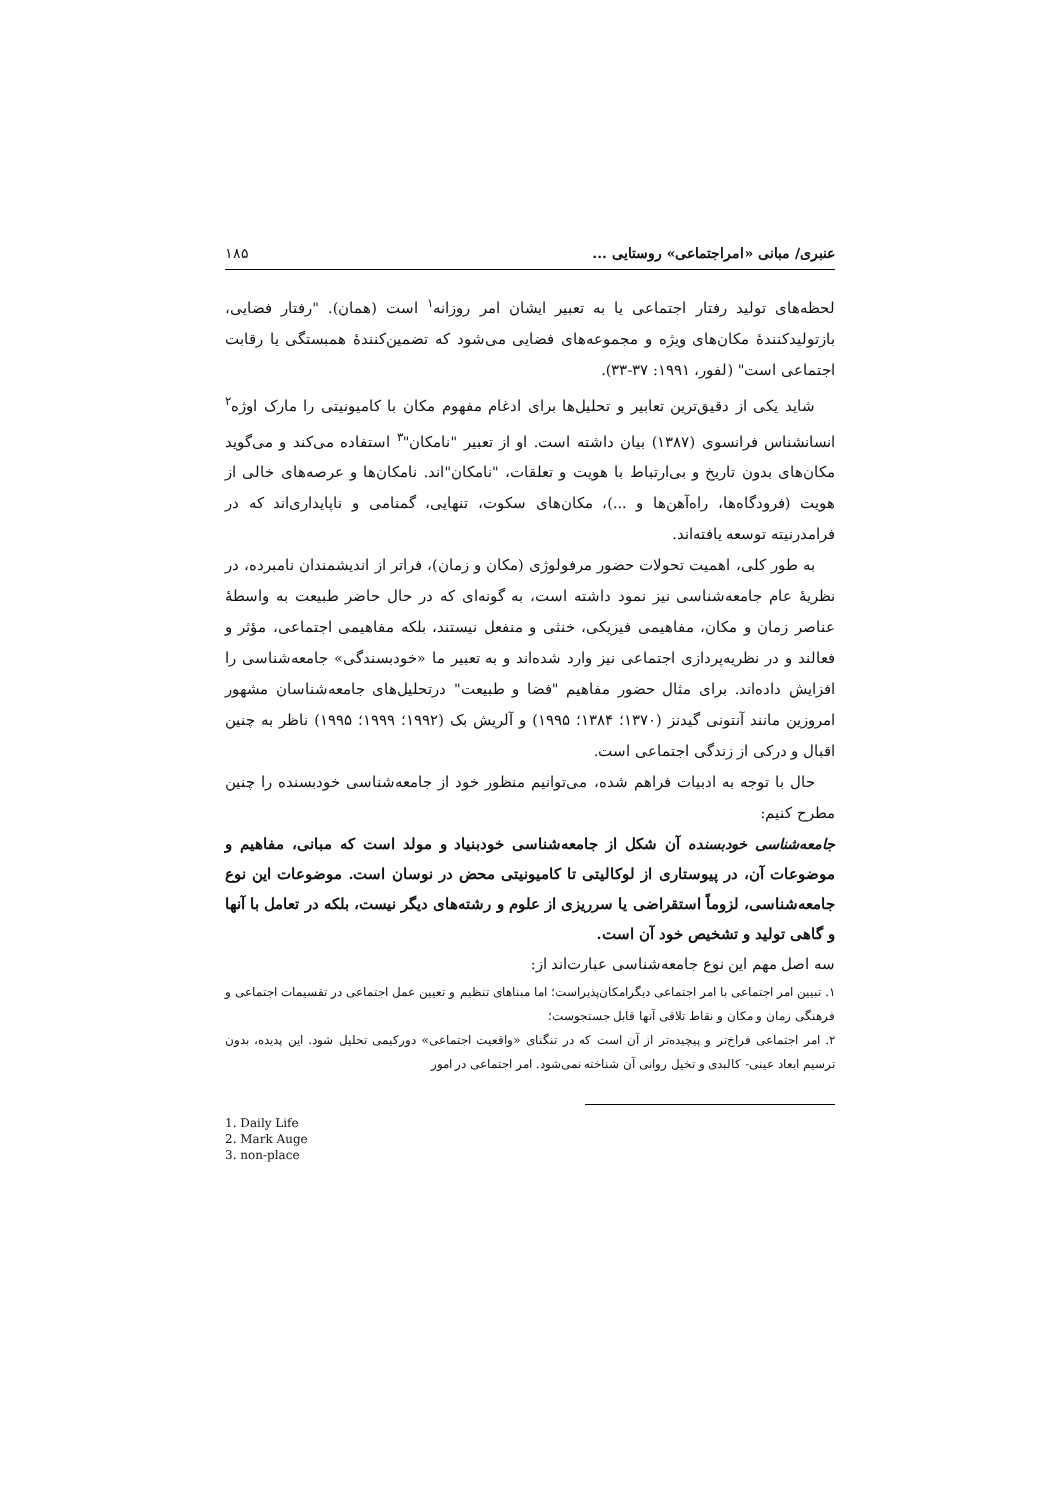عنبری/ مبانی «امراجتماعی» روستایی ... ۱۸۵
لحظه‌های تولید رفتار اجتماعی یا به تعبیر ایشان امر روزانه<sup>۱</sup> است (همان). "رفتار فضایی، بازتولیدکنندهٔ مکان‌های ویژه و مجموعه‌های فضایی می‌شود که تضمین‌کنندهٔ همبستگی یا رقابت اجتماعی است" (لفور، ۱۹۹۱: ۳۷-۳۳).
شاید یکی از دقیق‌ترین تعابیر و تحلیل‌ها برای ادغام مفهوم مکان با کامیونیتی را مارک اوژه<sup>۲</sup> انسانشناس فرانسوی (۱۳۸۷) بیان داشته است. او از تعبیر "نامکان"<sup>۳</sup> استفاده می‌کند و می‌گوید مکان‌های بدون تاریخ و بی‌ارتباط با هویت و تعلقات، "نامکان"اند. نامکان‌ها و عرصه‌های خالی از هویت (فرودگاه‌ها، راه‌آهن‌ها و ...)، مکان‌های سکوت، تنهایی، گمنامی و ناپایداری‌اند که در فرامدرنیته توسعه یافته‌اند.
به طور کلی، اهمیت تحولات حضور مرفولوژی (مکان و زمان)، فراتر از اندیشمندان نامبرده، در نظریهٔ عام جامعه‌شناسی نیز نمود داشته است، به گونه‌ای که در حال حاضر طبیعت به واسطهٔ عناصر زمان و مکان، مفاهیمی فیزیکی، خنثی و منفعل نیستند، بلکه مفاهیمی اجتماعی، مؤثر و فعالند و در نظریه‌پردازی اجتماعی نیز وارد شده‌اند و به تعبیر ما «خودبسندگی» جامعه‌شناسی را افزایش داده‌اند. برای مثال حضور مفاهیم "فضا و طبیعت" درتحلیل‌های جامعه‌شناسان مشهور امروزین مانند آنتونی گیدنز (۱۳۷۰؛ ۱۳۸۴؛ ۱۹۹۵) و آلریش بک (۱۹۹۲؛ ۱۹۹۹؛ ۱۹۹۵) ناظر به چنین اقبال و درکی از زندگی اجتماعی است.
حال با توجه به ادبیات فراهم شده، می‌توانیم منظور خود از جامعه‌شناسی خودبسنده را چنین مطرح کنیم:
جامعه‌شناسی خودبسنده آن شکل از جامعه‌شناسی خودبنیاد و مولد است که مبانی، مفاهیم و موضوعات آن، در پیوستاری از لوکالیتی تا کامیونیتی محض در نوسان است. موضوعات این نوع جامعه‌شناسی، لزوماً استقراضی یا سرریزی از علوم و رشته‌های دیگر نیست، بلکه در تعامل با آنها و گاهی تولید و تشخیص خود آن است.
سه اصل مهم این نوع جامعه‌شناسی عبارت‌اند از:
۱. تبیین امر اجتماعی با امر اجتماعی دیگرامکان‌پذیراست؛ اما مبناهای تنظیم و تعیین عمل اجتماعی در تقسیمات اجتماعی و فرهنگی زمان و مکان و نقاط تلاقی آنها قابل جستجوست؛
۲. امر اجتماعی فراخ‌تر و پیچیده‌تر از آن است که در تنگنای «واقعیت اجتماعی» دورکیمی تحلیل شود. این پدیده، بدون ترسیم ابعاد عینی- کالبدی و تخیل روانی آن شناخته نمی‌شود. امر اجتماعی در امور
1. Daily Life
2. Mark Auge
3. non-place